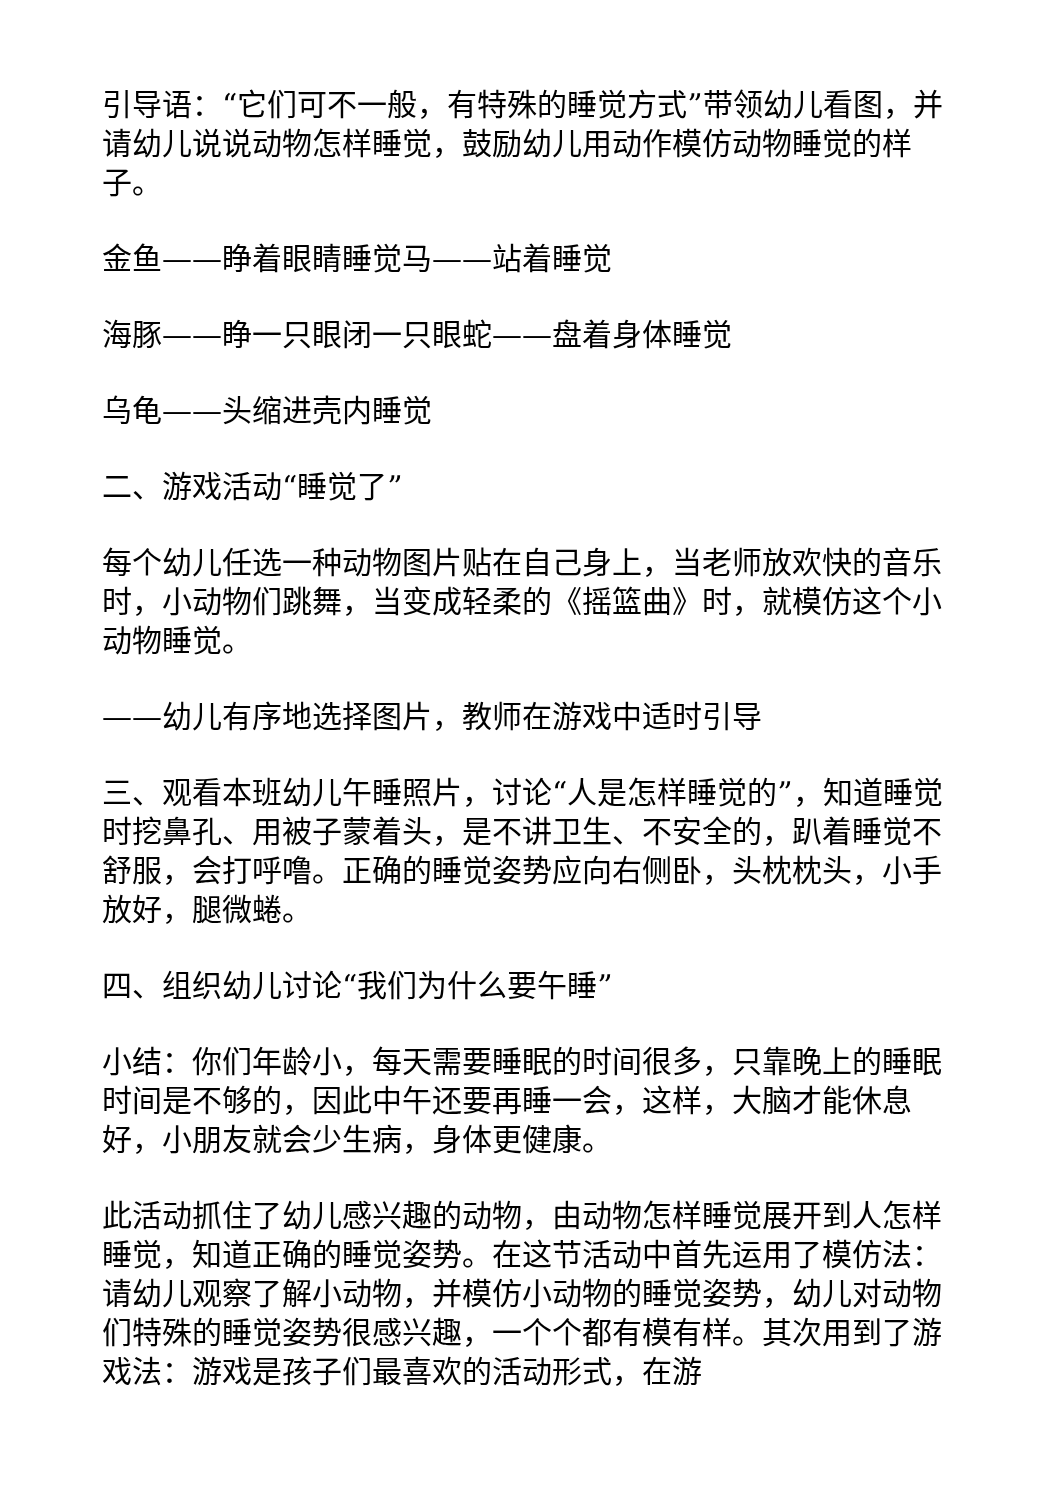引导语：“它们可不一般，有特殊的睡觉方式”带领幼儿看图，并请幼儿说说动物怎样睡觉，鼓励幼儿用动作模仿动物睡觉的样子。
金鱼——睁着眼睛睡觉马——站着睡觉
海豚——睁一只眼闭一只眼蛇——盘着身体睡觉
乌龟——头缩进壳内睡觉
二、游戏活动“睡觉了”
每个幼儿任选一种动物图片贴在自己身上，当老师放欢快的音乐时，小动物们跳舞，当变成轻柔的《摇篮曲》时，就模仿这个小动物睡觉。
——幼儿有序地选择图片，教师在游戏中适时引导
三、观看本班幼儿午睡照片，讨论“人是怎样睡觉的”，知道睡觉时挖鼻孔、用被子蒙着头，是不讲卫生、不安全的，趴着睡觉不舒服，会打呼噜。正确的睡觉姿势应向右侧卧，头枕枕头，小手放好，腿微蜷。
四、组织幼儿讨论“我们为什么要午睡”
小结：你们年龄小，每天需要睡眠的时间很多，只靠晚上的睡眠时间是不够的，因此中午还要再睡一会，这样，大脑才能休息好，小朋友就会少生病，身体更健康。
此活动抓住了幼儿感兴趣的动物，由动物怎样睡觉展开到人怎样睡觉，知道正确的睡觉姿势。在这节活动中首先运用了模仿法：请幼儿观察了解小动物，并模仿小动物的睡觉姿势，幼儿对动物们特殊的睡觉姿势很感兴趣，一个个都有模有样。其次用到了游戏法：游戏是孩子们最喜欢的活动形式，在游